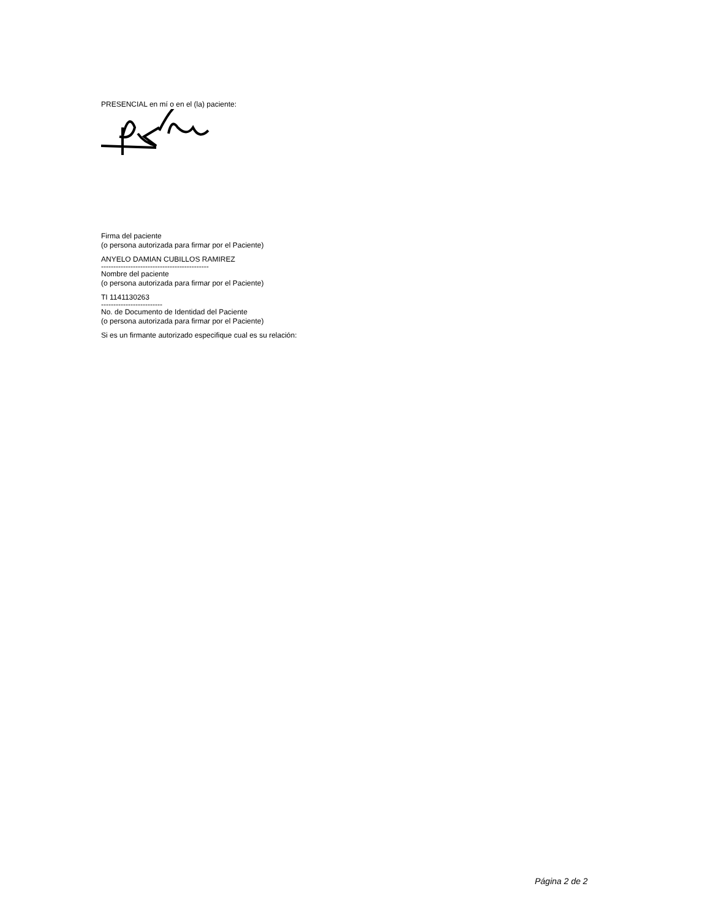PRESENCIAL en mí o en el (la) paciente:
Firma del paciente
(o persona autorizada para firmar por el Paciente)
ANYELO DAMIAN CUBILLOS RAMIREZ
--------------------------------------------
Nombre del paciente
(o persona autorizada para firmar por el Paciente)
TI 1141130263
-------------------------
No. de Documento de Identidad del Paciente
(o persona autorizada para firmar por el Paciente)
Si es un firmante autorizado especifique cual es su relación:
Página 2 de 2